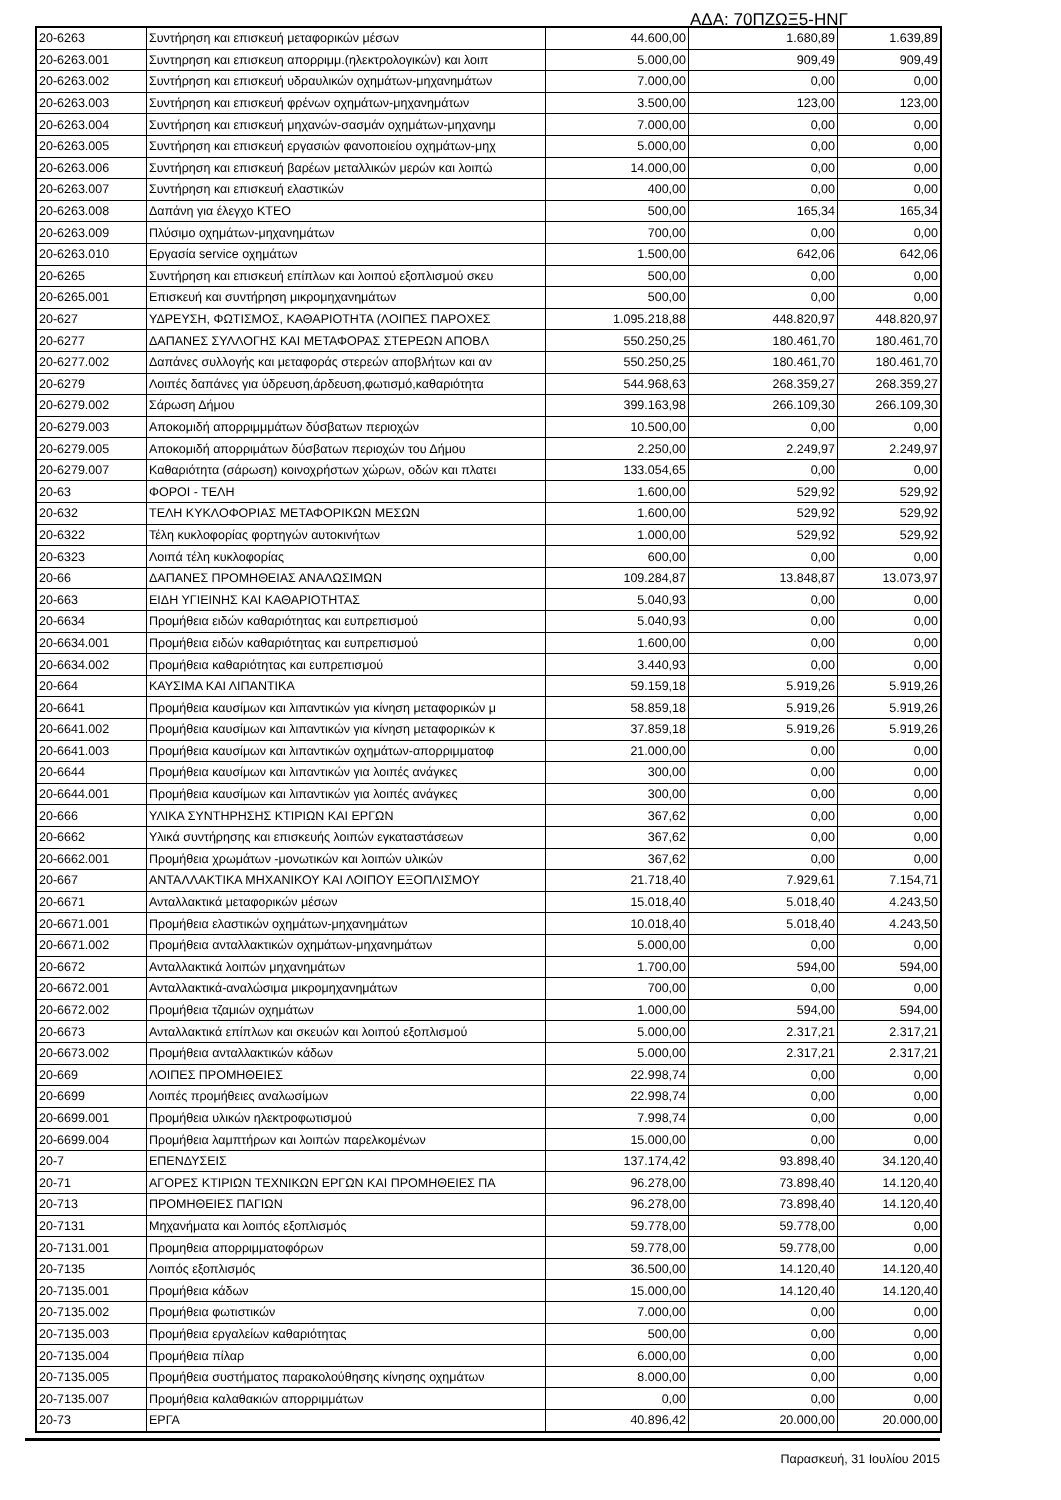ΑΔΑ: 70ΠΖΩΞ5-ΗΝΓ
| 20-6263 | Συντήρηση και επισκευή μεταφορικών μέσων | 44.600,00 | 1.680,89 | 1.639,89 |
| 20-6263.001 | Συντηρηση και επισκευη απορριμμ.(ηλεκτρολογικών) και λοιπ | 5.000,00 | 909,49 | 909,49 |
| 20-6263.002 | Συντήρηση και επισκευή υδραυλικών οχημάτων-μηχανημάτων | 7.000,00 | 0,00 | 0,00 |
| 20-6263.003 | Συντήρηση και επισκευή φρένων οχημάτων-μηχανημάτων | 3.500,00 | 123,00 | 123,00 |
| 20-6263.004 | Συντήρηση και επισκευή μηχανών-σασμάν οχημάτων-μηχανημ | 7.000,00 | 0,00 | 0,00 |
| 20-6263.005 | Συντήρηση και επισκευή εργασιών φανοποιείου οχημάτων-μηχ | 5.000,00 | 0,00 | 0,00 |
| 20-6263.006 | Συντήρηση και επισκευή βαρέων μεταλλικών μερών και λοιπώ | 14.000,00 | 0,00 | 0,00 |
| 20-6263.007 | Συντήρηση και επισκευή ελαστικών | 400,00 | 0,00 | 0,00 |
| 20-6263.008 | Δαπάνη για έλεγχο ΚΤΕΟ | 500,00 | 165,34 | 165,34 |
| 20-6263.009 | Πλύσιμο οχημάτων-μηχανημάτων | 700,00 | 0,00 | 0,00 |
| 20-6263.010 | Εργασία service οχημάτων | 1.500,00 | 642,06 | 642,06 |
| 20-6265 | Συντήρηση και επισκευή επίπλων και λοιπού εξοπλισμού σκευ | 500,00 | 0,00 | 0,00 |
| 20-6265.001 | Επισκευή και συντήρηση μικρομηχανημάτων | 500,00 | 0,00 | 0,00 |
| 20-627 | ΥΔΡΕΥΣΗ, ΦΩΤΙΣΜΟΣ, ΚΑΘΑΡΙΟΤΗΤΑ (ΛΟΙΠΕΣ ΠΑΡΟΧΕΣ | 1.095.218,88 | 448.820,97 | 448.820,97 |
| 20-6277 | ΔΑΠΑΝΕΣ ΣΥΛΛΟΓΗΣ ΚΑΙ ΜΕΤΑΦΟΡΑΣ ΣΤΕΡΕΩΝ ΑΠΟΒΛ | 550.250,25 | 180.461,70 | 180.461,70 |
| 20-6277.002 | Δαπάνες συλλογής και μεταφοράς στερεών αποβλήτων και αν | 550.250,25 | 180.461,70 | 180.461,70 |
| 20-6279 | Λοιπές δαπάνες για ύδρευση,άρδευση,φωτισμό,καθαριότητα | 544.968,63 | 268.359,27 | 268.359,27 |
| 20-6279.002 | Σάρωση Δήμου | 399.163,98 | 266.109,30 | 266.109,30 |
| 20-6279.003 | Αποκομιδή απορριμμμάτων δύσβατων περιοχών | 10.500,00 | 0,00 | 0,00 |
| 20-6279.005 | Αποκομιδή απορριμάτων δύσβατων περιοχών του Δήμου | 2.250,00 | 2.249,97 | 2.249,97 |
| 20-6279.007 | Καθαριότητα (σάρωση) κοινοχρήστων χώρων, οδών και πλατει | 133.054,65 | 0,00 | 0,00 |
| 20-63 | ΦΟΡΟΙ - ΤΕΛΗ | 1.600,00 | 529,92 | 529,92 |
| 20-632 | ΤΕΛΗ ΚΥΚΛΟΦΟΡΙΑΣ ΜΕΤΑΦΟΡΙΚΩΝ ΜΕΣΩΝ | 1.600,00 | 529,92 | 529,92 |
| 20-6322 | Τέλη κυκλοφορίας φορτηγών αυτοκινήτων | 1.000,00 | 529,92 | 529,92 |
| 20-6323 | Λοιπά τέλη κυκλοφορίας | 600,00 | 0,00 | 0,00 |
| 20-66 | ΔΑΠΑΝΕΣ ΠΡΟΜΗΘΕΙΑΣ ΑΝΑΛΩΣΙΜΩΝ | 109.284,87 | 13.848,87 | 13.073,97 |
| 20-663 | ΕΙΔΗ ΥΓΙΕΙΝΗΣ ΚΑΙ ΚΑΘΑΡΙΟΤΗΤΑΣ | 5.040,93 | 0,00 | 0,00 |
| 20-6634 | Προμήθεια ειδών καθαριότητας και ευπρεπισμού | 5.040,93 | 0,00 | 0,00 |
| 20-6634.001 | Προμήθεια ειδών καθαριότητας και ευπρεπισμού | 1.600,00 | 0,00 | 0,00 |
| 20-6634.002 | Προμήθεια καθαριότητας και ευπρεπισμού | 3.440,93 | 0,00 | 0,00 |
| 20-664 | ΚΑΥΣΙΜΑ ΚΑΙ ΛΙΠΑΝΤΙΚΑ | 59.159,18 | 5.919,26 | 5.919,26 |
| 20-6641 | Προμήθεια καυσίμων και λιπαντικών για κίνηση μεταφορικών μ | 58.859,18 | 5.919,26 | 5.919,26 |
| 20-6641.002 | Προμήθεια καυσίμων και λιπαντικών για κίνηση μεταφορικών κ | 37.859,18 | 5.919,26 | 5.919,26 |
| 20-6641.003 | Προμήθεια καυσίμων και λιπαντικών οχημάτων-απορριμματοφ | 21.000,00 | 0,00 | 0,00 |
| 20-6644 | Προμήθεια καυσίμων και λιπαντικών για λοιπές ανάγκες | 300,00 | 0,00 | 0,00 |
| 20-6644.001 | Προμήθεια καυσίμων και λιπαντικών για λοιπές ανάγκες | 300,00 | 0,00 | 0,00 |
| 20-666 | ΥΛΙΚΑ ΣΥΝΤΗΡΗΣΗΣ ΚΤΙΡΙΩΝ ΚΑΙ ΕΡΓΩΝ | 367,62 | 0,00 | 0,00 |
| 20-6662 | Υλικά συντήρησης και επισκευής λοιπών εγκαταστάσεων | 367,62 | 0,00 | 0,00 |
| 20-6662.001 | Προμήθεια χρωμάτων -μονωτικών και λοιπών υλικών | 367,62 | 0,00 | 0,00 |
| 20-667 | ΑΝΤΑΛΛΑΚΤΙΚΑ ΜΗΧΑΝΙΚΟΥ ΚΑΙ ΛΟΙΠΟΥ ΕΞΟΠΛΙΣΜΟΥ | 21.718,40 | 7.929,61 | 7.154,71 |
| 20-6671 | Ανταλλακτικά μεταφορικών μέσων | 15.018,40 | 5.018,40 | 4.243,50 |
| 20-6671.001 | Προμήθεια ελαστικών οχημάτων-μηχανημάτων | 10.018,40 | 5.018,40 | 4.243,50 |
| 20-6671.002 | Προμήθεια ανταλλακτικών οχημάτων-μηχανημάτων | 5.000,00 | 0,00 | 0,00 |
| 20-6672 | Ανταλλακτικά λοιπών μηχανημάτων | 1.700,00 | 594,00 | 594,00 |
| 20-6672.001 | Ανταλλακτικά-αναλώσιμα μικρομηχανημάτων | 700,00 | 0,00 | 0,00 |
| 20-6672.002 | Προμήθεια τζαμιών οχημάτων | 1.000,00 | 594,00 | 594,00 |
| 20-6673 | Ανταλλακτικά επίπλων και σκευών και λοιπού εξοπλισμού | 5.000,00 | 2.317,21 | 2.317,21 |
| 20-6673.002 | Προμήθεια ανταλλακτικών κάδων | 5.000,00 | 2.317,21 | 2.317,21 |
| 20-669 | ΛΟΙΠΕΣ ΠΡΟΜΗΘΕΙΕΣ | 22.998,74 | 0,00 | 0,00 |
| 20-6699 | Λοιπές προμήθειες αναλωσίμων | 22.998,74 | 0,00 | 0,00 |
| 20-6699.001 | Προμήθεια υλικών ηλεκτροφωτισμού | 7.998,74 | 0,00 | 0,00 |
| 20-6699.004 | Προμήθεια λαμπτήρων και λοιπών παρελκομένων | 15.000,00 | 0,00 | 0,00 |
| 20-7 | ΕΠΕΝΔΥΣΕΙΣ | 137.174,42 | 93.898,40 | 34.120,40 |
| 20-71 | ΑΓΟΡΕΣ ΚΤΙΡΙΩΝ ΤΕΧΝΙΚΩΝ ΕΡΓΩΝ ΚΑΙ ΠΡΟΜΗΘΕΙΕΣ ΠΑ | 96.278,00 | 73.898,40 | 14.120,40 |
| 20-713 | ΠΡΟΜΗΘΕΙΕΣ ΠΑΓΙΩΝ | 96.278,00 | 73.898,40 | 14.120,40 |
| 20-7131 | Μηχανήματα και λοιπός εξοπλισμός | 59.778,00 | 59.778,00 | 0,00 |
| 20-7131.001 | Προμηθεια απορριμματοφόρων | 59.778,00 | 59.778,00 | 0,00 |
| 20-7135 | Λοιπός εξοπλισμός | 36.500,00 | 14.120,40 | 14.120,40 |
| 20-7135.001 | Προμήθεια κάδων | 15.000,00 | 14.120,40 | 14.120,40 |
| 20-7135.002 | Προμήθεια φωτιστικών | 7.000,00 | 0,00 | 0,00 |
| 20-7135.003 | Προμήθεια εργαλείων καθαριότητας | 500,00 | 0,00 | 0,00 |
| 20-7135.004 | Προμήθεια πίλαρ | 6.000,00 | 0,00 | 0,00 |
| 20-7135.005 | Προμήθεια συστήματος παρακολούθησης κίνησης οχημάτων | 8.000,00 | 0,00 | 0,00 |
| 20-7135.007 | Προμήθεια καλαθακιών απορριμμάτων | 0,00 | 0,00 | 0,00 |
| 20-73 | ΕΡΓΑ | 40.896,42 | 20.000,00 | 20.000,00 |
Παρασκευή, 31 Ιουλίου 2015